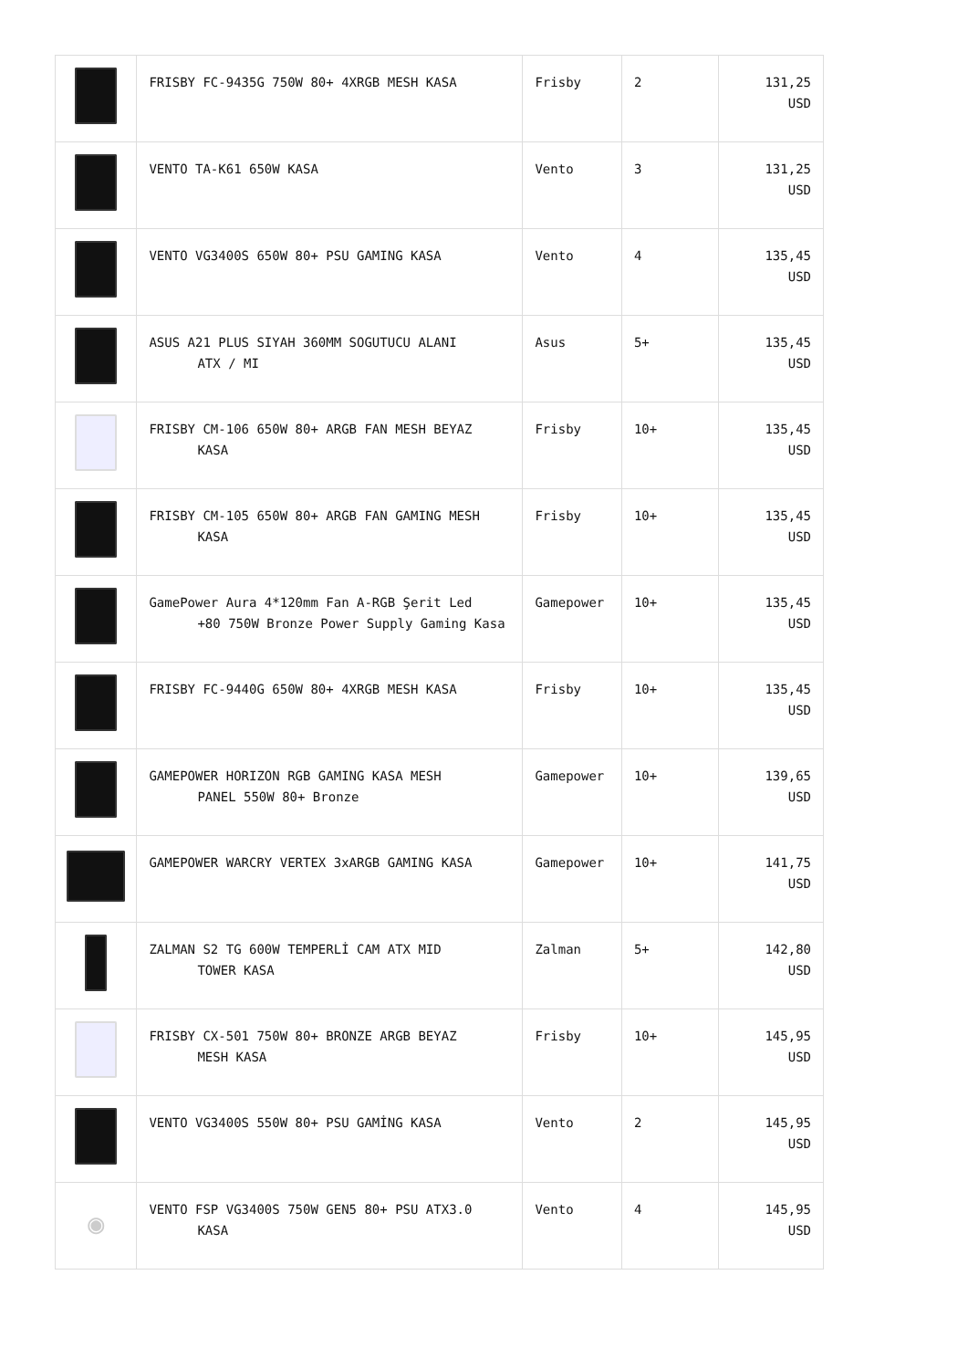| | FRISBY FC-9435G 750W 80+ 4XRGB MESH KASA | Frisby | 2 | 131,25 USD |
| | VENTO TA-K61 650W KASA | Vento | 3 | 131,25 USD |
| | VENTO VG3400S 650W 80+ PSU GAMING KASA | Vento | 4 | 135,45 USD |
| | ASUS A21 PLUS SIYAH 360MM SOGUTUCU ALANI ATX / MI | Asus | 5+ | 135,45 USD |
| | FRISBY CM-106 650W 80+ ARGB FAN MESH BEYAZ KASA | Frisby | 10+ | 135,45 USD |
| | FRISBY CM-105 650W 80+ ARGB FAN GAMING MESH KASA | Frisby | 10+ | 135,45 USD |
| | GamePower Aura 4*120mm Fan A-RGB Şerit Led +80 750W Bronze Power Supply Gaming Kasa | Gamepower | 10+ | 135,45 USD |
| | FRISBY FC-9440G 650W 80+ 4XRGB MESH KASA | Frisby | 10+ | 135,45 USD |
| | GAMEPOWER HORIZON RGB GAMING KASA MESH PANEL 550W 80+ Bronze | Gamepower | 10+ | 139,65 USD |
| | GAMEPOWER WARCRY VERTEX 3xARGB GAMING KASA | Gamepower | 10+ | 141,75 USD |
| | ZALMAN S2 TG 600W TEMPERLİ CAM ATX MID TOWER KASA | Zalman | 5+ | 142,80 USD |
| | FRISBY CX-501 750W 80+ BRONZE ARGB BEYAZ MESH KASA | Frisby | 10+ | 145,95 USD |
| | VENTO VG3400S 550W 80+ PSU GAMİNG KASA | Vento | 2 | 145,95 USD |
| ◉ | VENTO FSP VG3400S 750W GEN5 80+ PSU ATX3.0 KASA | Vento | 4 | 145,95 USD |